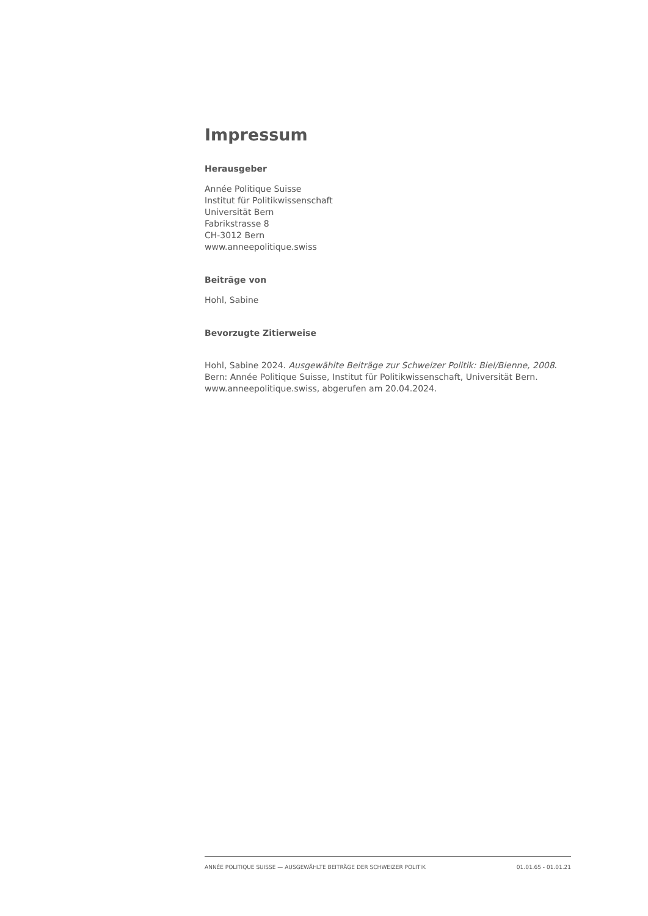Impressum
Herausgeber
Année Politique Suisse
Institut für Politikwissenschaft
Universität Bern
Fabrikstrasse 8
CH-3012 Bern
www.anneepolitique.swiss
Beiträge von
Hohl, Sabine
Bevorzugte Zitierweise
Hohl, Sabine 2024. Ausgewählte Beiträge zur Schweizer Politik: Biel/Bienne, 2008.
Bern: Année Politique Suisse, Institut für Politikwissenschaft, Universität Bern.
www.anneepolitique.swiss, abgerufen am 20.04.2024.
ANNÉE POLITIQUE SUISSE — AUSGEWÄHLTE BEITRÄGE DER SCHWEIZER POLITIK 01.01.65 - 01.01.21